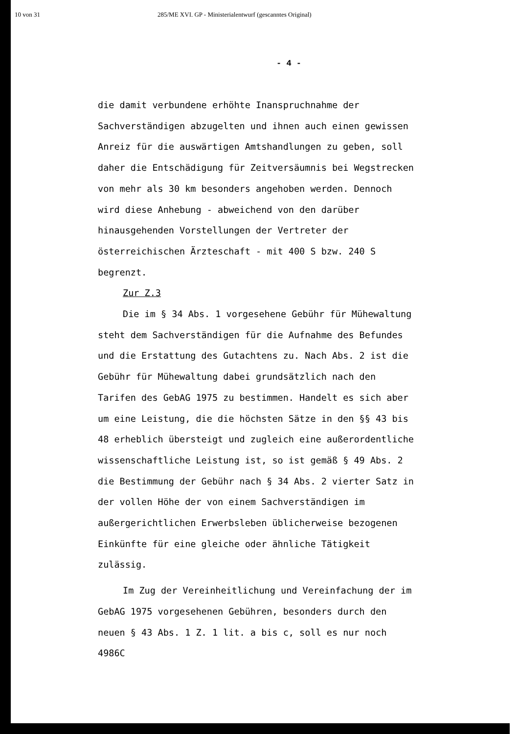10 von 31 285/ME XVI. GP - Ministerialentwurf (gescanntes Original)
- 4 -
die damit verbundene erhöhte Inanspruchnahme der
Sachverständigen abzugelten und ihnen auch einen gewissen
Anreiz für die auswärtigen Amtshandlungen zu geben, soll
daher die Entschädigung für Zeitversäumnis bei Wegstrecken
von mehr als 30 km besonders angehoben werden. Dennoch
wird diese Anhebung - abweichend von den darüber
hinausgehenden Vorstellungen der Vertreter der
österreichischen Ärzteschaft - mit 400 S bzw. 240 S
begrenzt.
Zur Z.3
Die im § 34 Abs. 1 vorgesehene Gebühr für Mühewaltung
steht dem Sachverständigen für die Aufnahme des Befundes
und die Erstattung des Gutachtens zu. Nach Abs. 2 ist die
Gebühr für Mühewaltung dabei grundsätzlich nach den
Tarifen des GebAG 1975 zu bestimmen. Handelt es sich aber
um eine Leistung, die die höchsten Sätze in den §§ 43 bis
48 erheblich übersteigt und zugleich eine außerordentliche
wissenschaftliche Leistung ist, so ist gemäß § 49 Abs. 2
die Bestimmung der Gebühr nach § 34 Abs. 2 vierter Satz in
der vollen Höhe der von einem Sachverständigen im
außergerichtlichen Erwerbsleben üblicherweise bezogenen
Einkünfte für eine gleiche oder ähnliche Tätigkeit
zulässig.
Im Zug der Vereinheitlichung und Vereinfachung der im
GebAG 1975 vorgesehenen Gebühren, besonders durch den
neuen § 43 Abs. 1 Z. 1 lit. a bis c, soll es nur noch
4986C